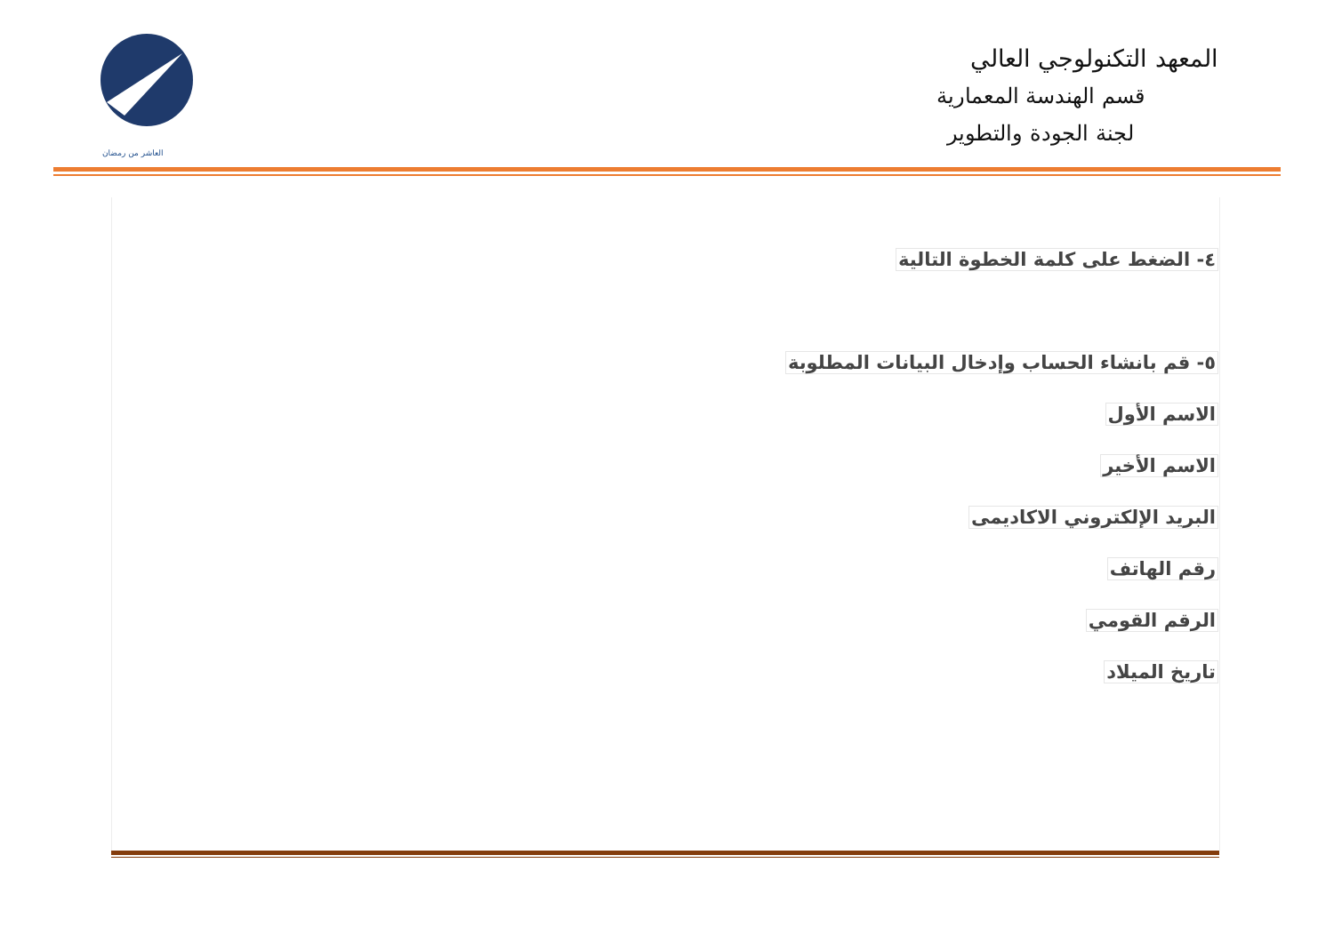العاشر من رمضان
المعهد التكنولوجي العالي
قسم الهندسة المعمارية
لجنة الجودة والتطوير
٤- الضغط على كلمة الخطوة التالية
٥- قم بانشاء الحساب وإدخال البيانات المطلوبة
الاسم الأول
الاسم الأخير
البريد الإلكتروني الاكاديمى
رقم الهاتف
الرقم القومي
تاريخ الميلاد